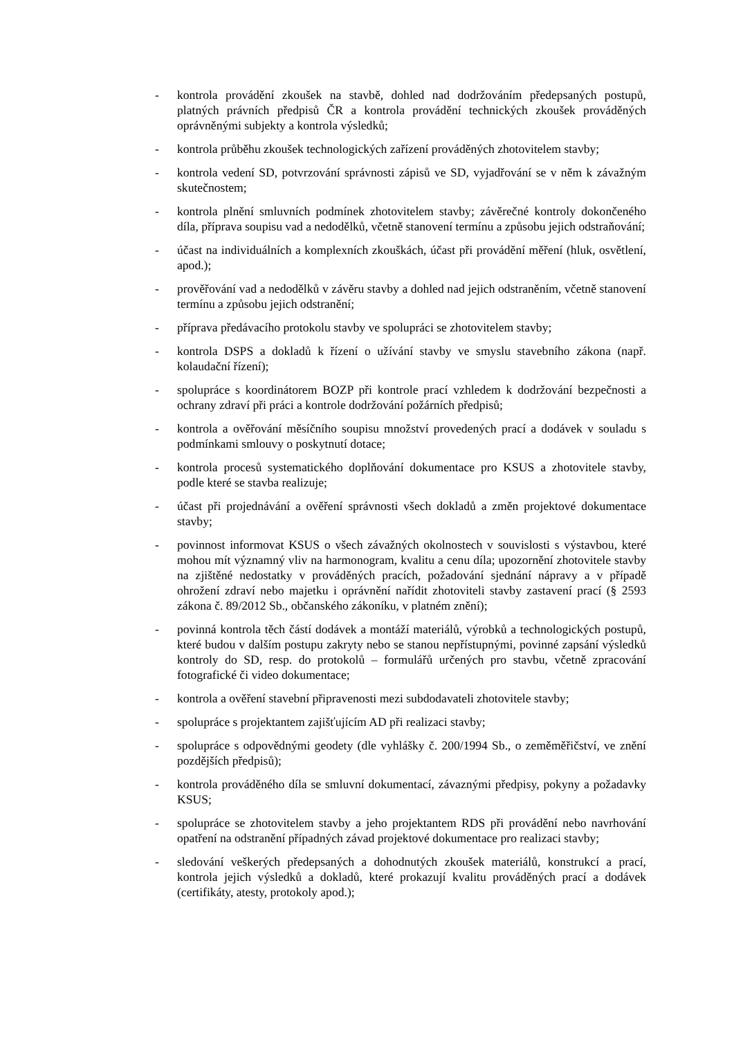- kontrola provádění zkoušek na stavbě, dohled nad dodržováním předepsaných postupů, platných právních předpisů ČR a kontrola provádění technických zkoušek prováděných oprávněnými subjekty a kontrola výsledků;
- kontrola průběhu zkoušek technologických zařízení prováděných zhotovitelem stavby;
- kontrola vedení SD, potvrzování správnosti zápisů ve SD, vyjadřování se v něm k závažným skutečnostem;
- kontrola plnění smluvních podmínek zhotovitelem stavby; závěrečné kontroly dokončeného díla, příprava soupisu vad a nedodělků, včetně stanovení termínu a způsobu jejich odstraňování;
- účast na individuálních a komplexních zkouškách, účast při provádění měření (hluk, osvětlení, apod.);
- prověřování vad a nedodělků v závěru stavby a dohled nad jejich odstraněním, včetně stanovení termínu a způsobu jejich odstranění;
- příprava předávacího protokolu stavby ve spolupráci se zhotovitelem stavby;
- kontrola DSPS a dokladů k řízení o užívání stavby ve smyslu stavebního zákona (např. kolaudační řízení);
- spolupráce s koordinátorem BOZP při kontrole prací vzhledem k dodržování bezpečnosti a ochrany zdraví při práci a kontrole dodržování požárních předpisů;
- kontrola a ověřování měsíčního soupisu množství provedených prací a dodávek v souladu s podmínkami smlouvy o poskytnutí dotace;
- kontrola procesů systematického doplňování dokumentace pro KSUS a zhotovitele stavby, podle které se stavba realizuje;
- účast při projednávání a ověření správnosti všech dokladů a změn projektové dokumentace stavby;
- povinnost informovat KSUS o všech závažných okolnostech v souvislosti s výstavbou, které mohou mít významný vliv na harmonogram, kvalitu a cenu díla; upozornění zhotovitele stavby na zjištěné nedostatky v prováděných pracích, požadování sjednání nápravy a v případě ohrožení zdraví nebo majetku i oprávnění nařídit zhotoviteli stavby zastavení prací (§ 2593 zákona č. 89/2012 Sb., občanského zákoníku, v platném znění);
- povinná kontrola těch částí dodávek a montáží materiálů, výrobků a technologických postupů, které budou v dalším postupu zakryty nebo se stanou nepřístupnými, povinné zapsání výsledků kontroly do SD, resp. do protokolů – formulářů určených pro stavbu, včetně zpracování fotografické či video dokumentace;
- kontrola a ověření stavební připravenosti mezi subdodavateli zhotovitele stavby;
- spolupráce s projektantem zajišťujícím AD při realizaci stavby;
- spolupráce s odpovědnými geodety (dle vyhlášky č. 200/1994 Sb., o zeměměřičství, ve znění pozdějších předpisů);
- kontrola prováděného díla se smluvní dokumentací, závaznými předpisy, pokyny a požadavky KSUS;
- spolupráce se zhotovitelem stavby a jeho projektantem RDS při provádění nebo navrhování opatření na odstranění případných závad projektové dokumentace pro realizaci stavby;
- sledování veškerých předepsaných a dohodnutých zkoušek materiálů, konstrukcí a prací, kontrola jejich výsledků a dokladů, které prokazují kvalitu prováděných prací a dodávek (certifikáty, atesty, protokoly apod.);